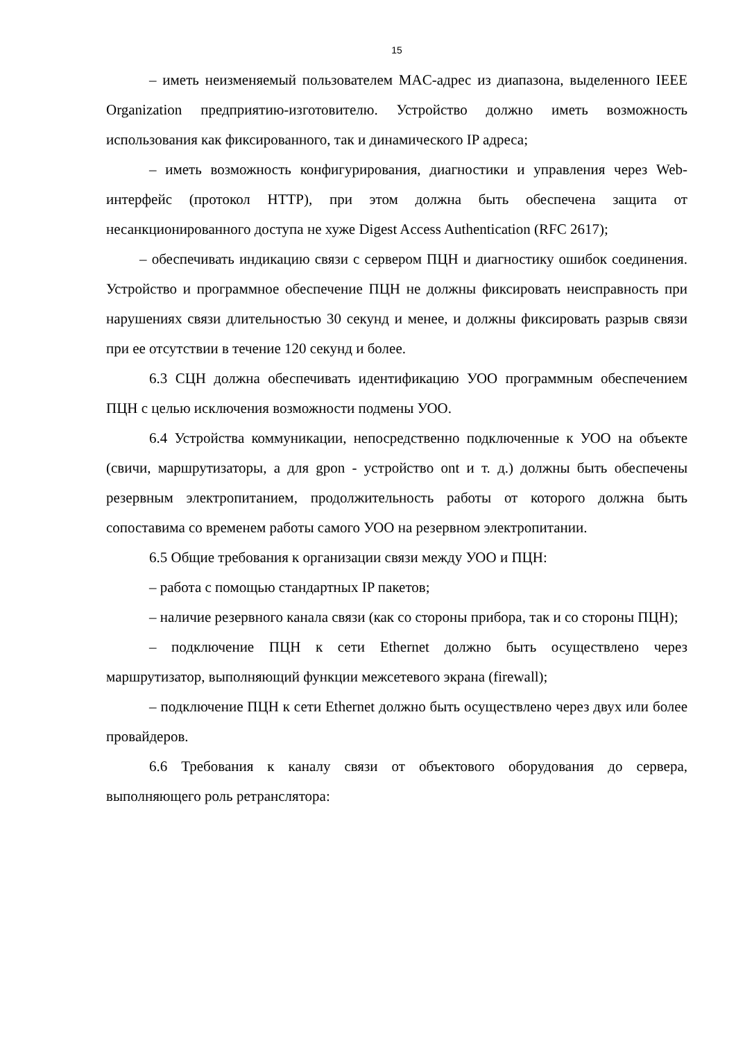15
– иметь неизменяемый пользователем MAC-адрес из диапазона, выделенного IEEE Organization предприятию-изготовителю. Устройство должно иметь возможность использования как фиксированного, так и динамического IP адреса;
– иметь возможность конфигурирования, диагностики и управления через Web-интерфейс (протокол HTTP), при этом должна быть обеспечена защита от несанкционированного доступа не хуже Digest Access Authentication (RFC 2617);
– обеспечивать индикацию связи с сервером ПЦН и диагностику ошибок соединения. Устройство и программное обеспечение ПЦН не должны фиксировать неисправность при нарушениях связи длительностью 30 секунд и менее, и должны фиксировать разрыв связи при ее отсутствии в течение 120 секунд и более.
6.3 СЦН должна обеспечивать идентификацию УОО программным обеспечением ПЦН с целью исключения возможности подмены УОО.
6.4 Устройства коммуникации, непосредственно подключенные к УОО на объекте (свичи, маршрутизаторы, а для gpon - устройство ont и т. д.) должны быть обеспечены резервным электропитанием, продолжительность работы от которого должна быть сопоставима со временем работы самого УОО на резервном электропитании.
6.5 Общие требования к организации связи между УОО и ПЦН:
– работа с помощью стандартных IP пакетов;
– наличие резервного канала связи (как со стороны прибора, так и со стороны ПЦН);
– подключение ПЦН к сети Ethernet должно быть осуществлено через маршрутизатор, выполняющий функции межсетевого экрана (firewall);
– подключение ПЦН к сети Ethernet должно быть осуществлено через двух или более провайдеров.
6.6 Требования к каналу связи от объектового оборудования до сервера, выполняющего роль ретранслятора: